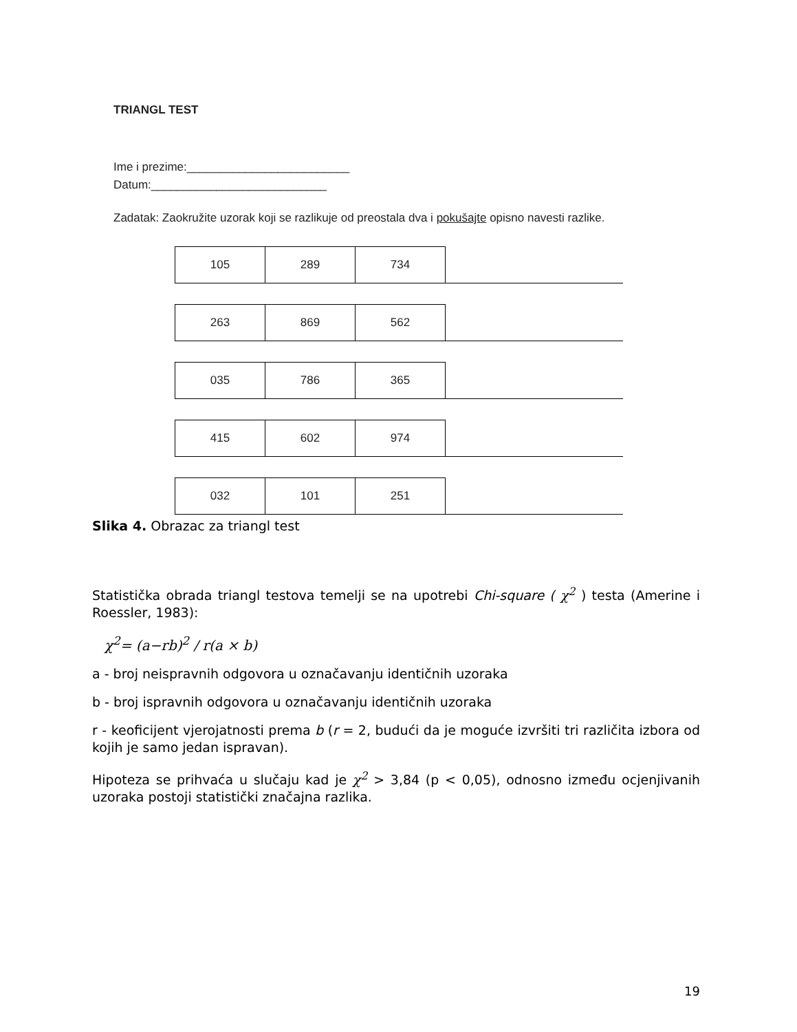TRIANGL TEST
Ime i prezime:_________________________
Datum:___________________________
Zadatak: Zaokružite uzorak koji se razlikuje od preostala dva i pokušajte opisno navesti razlike.
| 105 | 289 | 734 | |
| 263 | 869 | 562 | |
| 035 | 786 | 365 | |
| 415 | 602 | 974 | |
| 032 | 101 | 251 | |
Slika 4. Obrazac za triangl test
Statistička obrada triangl testova temelji se na upotrebi Chi-square ( χ<sup>2</sup> ) testa (Amerine i Roessler, 1983):
χ<sup>2</sup>= (a−rb)<sup>2</sup> / r(a × b)
a - broj neispravnih odgovora u označavanju identičnih uzoraka
b - broj ispravnih odgovora u označavanju identičnih uzoraka
r - keoficijent vjerojatnosti prema b (r = 2, budući da je moguće izvršiti tri različita izbora od kojih je samo jedan ispravan).
Hipoteza se prihvaća u slučaju kad je χ<sup>2</sup> > 3,84 (p < 0,05), odnosno između ocjenjivanih uzoraka postoji statistički značajna razlika.
19